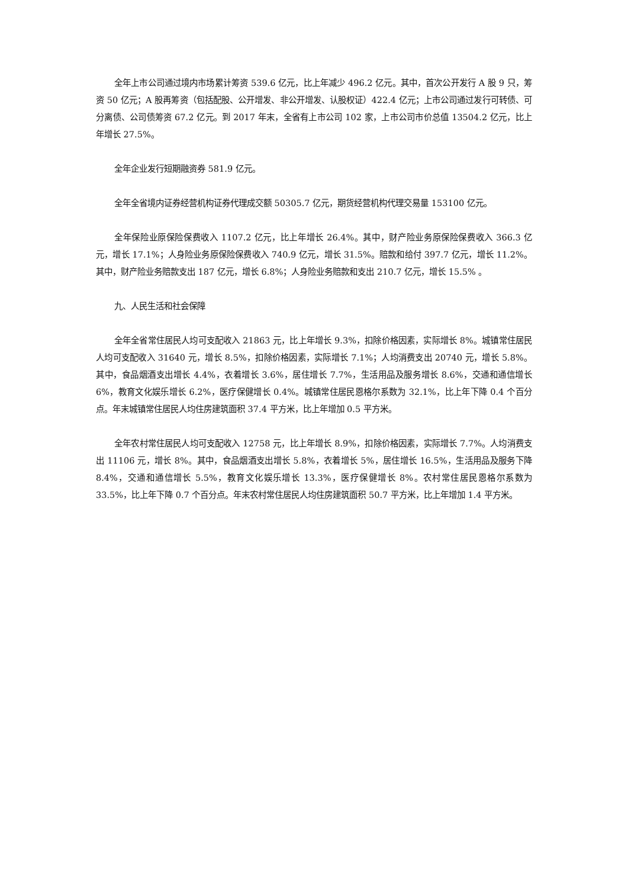全年上市公司通过境内市场累计筹资 539.6 亿元，比上年减少 496.2 亿元。其中，首次公开发行 A 股 9 只，筹资 50 亿元；A 股再筹资（包括配股、公开增发、非公开增发、认股权证）422.4 亿元；上市公司通过发行可转债、可分离债、公司债筹资 67.2 亿元。到 2017 年末，全省有上市公司 102 家，上市公司市价总值 13504.2 亿元，比上年增长 27.5%。
全年企业发行短期融资券 581.9 亿元。
全年全省境内证券经营机构证券代理成交额 50305.7 亿元，期货经营机构代理交易量 153100 亿元。
全年保险业原保险保费收入 1107.2 亿元，比上年增长 26.4%。其中，财产险业务原保险保费收入 366.3 亿元，增长 17.1%；人身险业务原保险保费收入 740.9 亿元，增长 31.5%。赔款和给付 397.7 亿元，增长 11.2%。其中，财产险业务赔款支出 187 亿元，增长 6.8%；人身险业务赔款和支出 210.7 亿元，增长 15.5% 。
九、人民生活和社会保障
全年全省常住居民人均可支配收入 21863 元，比上年增长 9.3%，扣除价格因素，实际增长 8%。城镇常住居民人均可支配收入 31640 元，增长 8.5%，扣除价格因素，实际增长 7.1%；人均消费支出 20740 元，增长 5.8%。其中，食品烟酒支出增长 4.4%，衣着增长 3.6%，居住增长 7.7%，生活用品及服务增长 8.6%，交通和通信增长 6%，教育文化娱乐增长 6.2%，医疗保健增长 0.4%。城镇常住居民恩格尔系数为 32.1%，比上年下降 0.4 个百分点。年末城镇常住居民人均住房建筑面积 37.4 平方米，比上年增加 0.5 平方米。
全年农村常住居民人均可支配收入 12758 元，比上年增长 8.9%，扣除价格因素，实际增长 7.7%。人均消费支出 11106 元，增长 8%。其中，食品烟酒支出增长 5.8%，衣着增长 5%，居住增长 16.5%，生活用品及服务下降 8.4%，交通和通信增长 5.5%，教育文化娱乐增长 13.3%，医疗保健增长 8%。农村常住居民恩格尔系数为 33.5%，比上年下降 0.7 个百分点。年末农村常住居民人均住房建筑面积 50.7 平方米，比上年增加 1.4 平方米。